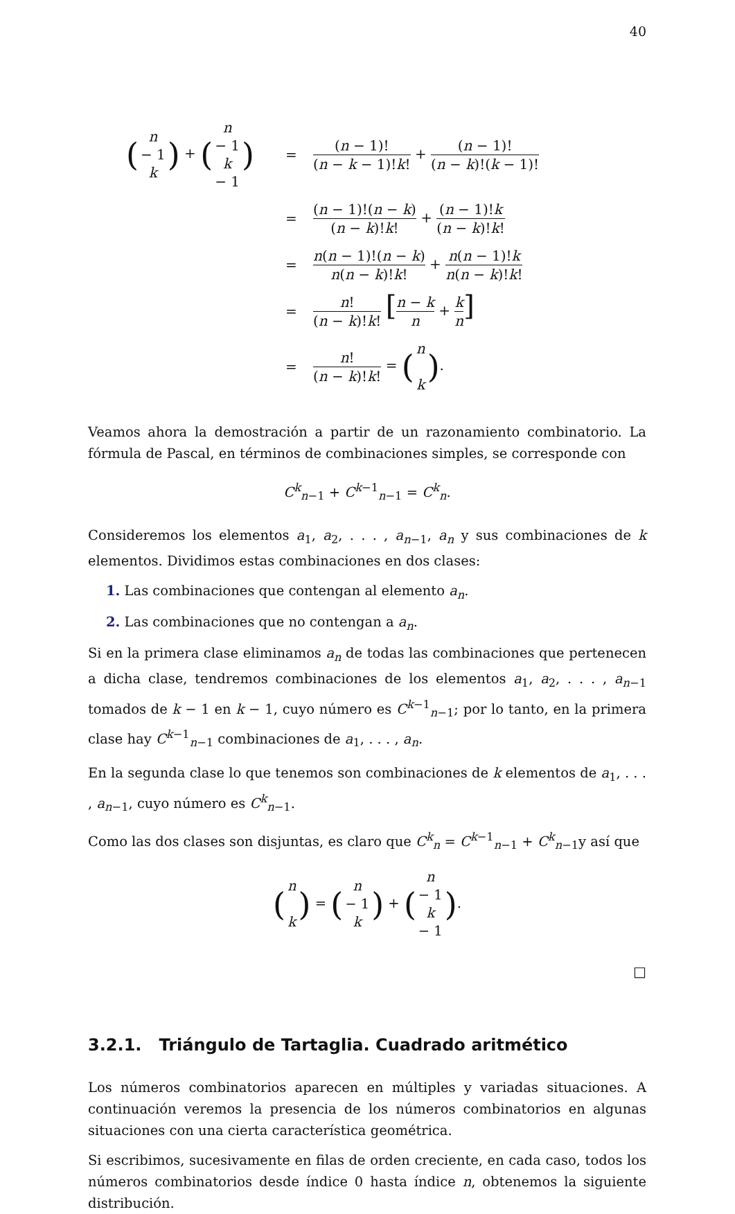40
(n − 1
k) + (n − 1
k − 1)
=
(n − 1)! (n − k − 1)!k! + (n − 1)! (n − k)!(k − 1)!
=
(n − 1)!(n − k) (n − k)!k! + (n − 1)!k (n − k)!k!
=
n(n − 1)!(n − k) n(n − k)!k! + n(n − 1)!k n(n − k)!k!
=
n! (n − k)!k! [n − k n + k n]
=
n! (n − k)!k! = (n
k).
Veamos ahora la demostración a partir de un razonamiento combinatorio. La fórmula de Pascal, en términos de combinaciones simples, se corresponde con
C<sup>k</sup><sub>n−1</sub> + C<sup>k−1</sup><sub>n−1</sub> = C<sup>k</sup><sub>n</sub>.
Consideremos los elementos a<sub>1</sub>, a<sub>2</sub>, . . . , a<sub>n−1</sub>, a<sub>n</sub> y sus combinaciones de k elementos. Dividimos estas combinaciones en dos clases:
1. Las combinaciones que contengan al elemento a<sub>n</sub>.
2. Las combinaciones que no contengan a a<sub>n</sub>.
Si en la primera clase eliminamos a<sub>n</sub> de todas las combinaciones que pertenecen a dicha clase, tendremos combinaciones de los elementos a<sub>1</sub>, a<sub>2</sub>, . . . , a<sub>n−1</sub> tomados de k − 1 en k − 1, cuyo número es C<sup>k−1</sup><sub>n−1</sub>; por lo tanto, en la primera clase hay C<sup>k−1</sup><sub>n−1</sub> combinaciones de a<sub>1</sub>, . . . , a<sub>n</sub>.
En la segunda clase lo que tenemos son combinaciones de k elementos de a<sub>1</sub>, . . . , a<sub>n−1</sub>, cuyo número es C<sup>k</sup><sub>n−1</sub>.
Como las dos clases son disjuntas, es claro que C<sup>k</sup><sub>n</sub> = C<sup>k−1</sup><sub>n−1</sub> + C<sup>k</sup><sub>n−1</sub>y así que
(n
k) = (n − 1
k) + (n − 1
k − 1).
□
3.2.1. Triángulo de Tartaglia. Cuadrado aritmético
Los números combinatorios aparecen en múltiples y variadas situaciones. A continuación veremos la presencia de los números combinatorios en algunas situaciones con una cierta característica geométrica.
Si escribimos, sucesivamente en filas de orden creciente, en cada caso, todos los números combinatorios desde índice 0 hasta índice n, obtenemos la siguiente distribución.